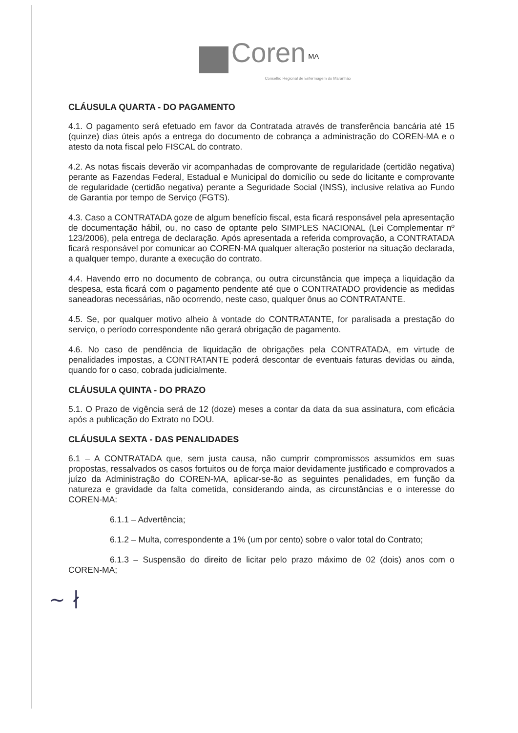Coren <sup>MA</sup>
Conselho Regional de Enfermagem do Maranhão
CLÁUSULA QUARTA - DO PAGAMENTO
4.1. O pagamento será efetuado em favor da Contratada através de transferência bancária até 15 (quinze) dias úteis após a entrega do documento de cobrança a administração do COREN-MA e o atesto da nota fiscal pelo FISCAL do contrato.
4.2. As notas fiscais deverão vir acompanhadas de comprovante de regularidade (certidão negativa) perante as Fazendas Federal, Estadual e Municipal do domicílio ou sede do licitante e comprovante de regularidade (certidão negativa) perante a Seguridade Social (INSS), inclusive relativa ao Fundo de Garantia por tempo de Serviço (FGTS).
4.3. Caso a CONTRATADA goze de algum benefício fiscal, esta ficará responsável pela apresentação de documentação hábil, ou, no caso de optante pelo SIMPLES NACIONAL (Lei Complementar nº 123/2006), pela entrega de declaração. Após apresentada a referida comprovação, a CONTRATADA ficará responsável por comunicar ao COREN-MA qualquer alteração posterior na situação declarada, a qualquer tempo, durante a execução do contrato.
4.4. Havendo erro no documento de cobrança, ou outra circunstância que impeça a liquidação da despesa, esta ficará com o pagamento pendente até que o CONTRATADO providencie as medidas saneadoras necessárias, não ocorrendo, neste caso, qualquer ônus ao CONTRATANTE.
4.5. Se, por qualquer motivo alheio à vontade do CONTRATANTE, for paralisada a prestação do serviço, o período correspondente não gerará obrigação de pagamento.
4.6. No caso de pendência de liquidação de obrigações pela CONTRATADA, em virtude de penalidades impostas, a CONTRATANTE poderá descontar de eventuais faturas devidas ou ainda, quando for o caso, cobrada judicialmente.
CLÁUSULA QUINTA - DO PRAZO
5.1. O Prazo de vigência será de 12 (doze) meses a contar da data da sua assinatura, com eficácia após a publicação do Extrato no DOU.
CLÁUSULA SEXTA - DAS PENALIDADES
6.1 – A CONTRATADA que, sem justa causa, não cumprir compromissos assumidos em suas propostas, ressalvados os casos fortuitos ou de força maior devidamente justificado e comprovados a juízo da Administração do COREN-MA, aplicar-se-ão as seguintes penalidades, em função da natureza e gravidade da falta cometida, considerando ainda, as circunstâncias e o interesse do COREN-MA:
6.1.1 – Advertência;
6.1.2 – Multa, correspondente a 1% (um por cento) sobre o valor total do Contrato;
6.1.3 – Suspensão do direito de licitar pelo prazo máximo de 02 (dois) anos com o COREN-MA;
~ ∤